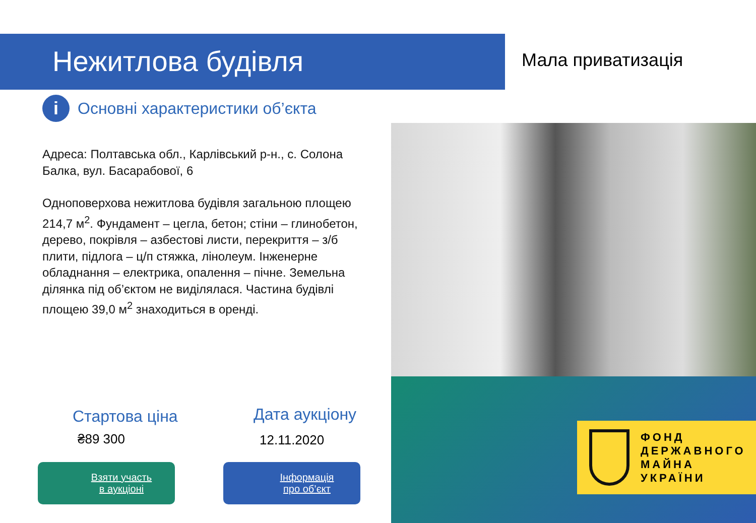Нежитлова будівля
Мала приватизація
i
Основні характеристики об’єкта
Адреса: Полтавська обл., Карлівський р-н., с. Солона Балка, вул. Басарабової, 6
Одноповерхова нежитлова будівля загальною площею 214,7 м<sup>2</sup>. Фундамент – цегла, бетон; стіни – глинобетон, дерево, покрівля – азбестові листи, перекриття – з/б плити, підлога – ц/п стяжка, лінолеум. Інженерне обладнання – електрика, опалення – пічне. Земельна ділянка під об’єктом не виділялася. Частина будівлі площею 39,0 м<sup>2</sup> знаходиться в оренді.
ФОНД
ДЕРЖАВНОГО
МАЙНА
УКРАЇНИ
Стартова ціна
₴89 300
Дата аукціону
12.11.2020
Взяти участь
в аукціоні
Інформація
про об’єкт